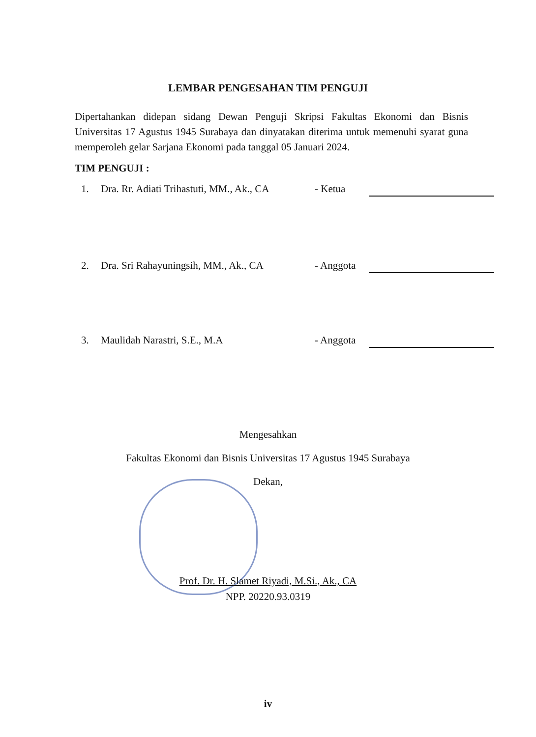LEMBAR PENGESAHAN TIM PENGUJI
Dipertahankan didepan sidang Dewan Penguji Skripsi Fakultas Ekonomi dan Bisnis Universitas 17 Agustus 1945 Surabaya dan dinyatakan diterima untuk memenuhi syarat guna memperoleh gelar Sarjana Ekonomi pada tanggal 05 Januari 2024.
TIM PENGUJI :
1. Dra. Rr. Adiati Trihastuti, MM., Ak., CA - Ketua
2. Dra. Sri Rahayuningsih, MM., Ak., CA - Anggota
3. Maulidah Narastri, S.E., M.A - Anggota
Mengesahkan
Fakultas Ekonomi dan Bisnis Universitas 17 Agustus 1945 Surabaya
Dekan,
Prof. Dr. H. Slamet Riyadi, M.Si., Ak., CA
NPP. 20220.93.0319
iv